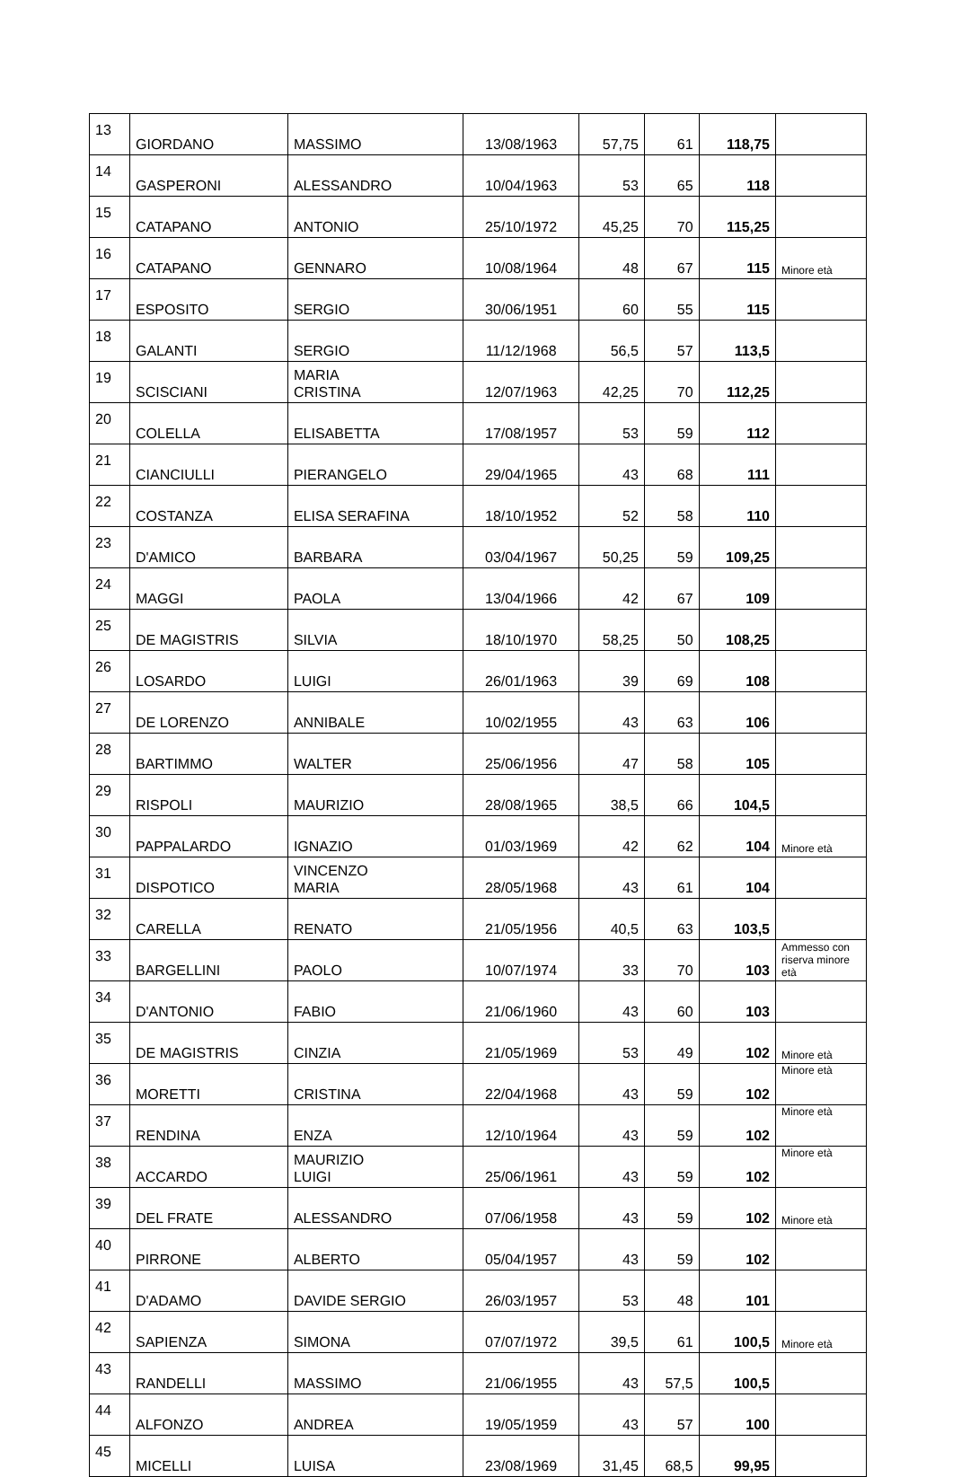| 13 | GIORDANO | MASSIMO | 13/08/1963 | 57,75 | 61 | 118,75 | |
| 14 | GASPERONI | ALESSANDRO | 10/04/1963 | 53 | 65 | 118 | |
| 15 | CATAPANO | ANTONIO | 25/10/1972 | 45,25 | 70 | 115,25 | |
| 16 | CATAPANO | GENNARO | 10/08/1964 | 48 | 67 | 115 | Minore età |
| 17 | ESPOSITO | SERGIO | 30/06/1951 | 60 | 55 | 115 | |
| 18 | GALANTI | SERGIO | 11/12/1968 | 56,5 | 57 | 113,5 | |
| 19 | SCISCIANI | MARIA CRISTINA | 12/07/1963 | 42,25 | 70 | 112,25 | |
| 20 | COLELLA | ELISABETTA | 17/08/1957 | 53 | 59 | 112 | |
| 21 | CIANCIULLI | PIERANGELO | 29/04/1965 | 43 | 68 | 111 | |
| 22 | COSTANZA | ELISA SERAFINA | 18/10/1952 | 52 | 58 | 110 | |
| 23 | D'AMICO | BARBARA | 03/04/1967 | 50,25 | 59 | 109,25 | |
| 24 | MAGGI | PAOLA | 13/04/1966 | 42 | 67 | 109 | |
| 25 | DE MAGISTRIS | SILVIA | 18/10/1970 | 58,25 | 50 | 108,25 | |
| 26 | LOSARDO | LUIGI | 26/01/1963 | 39 | 69 | 108 | |
| 27 | DE LORENZO | ANNIBALE | 10/02/1955 | 43 | 63 | 106 | |
| 28 | BARTIMMO | WALTER | 25/06/1956 | 47 | 58 | 105 | |
| 29 | RISPOLI | MAURIZIO | 28/08/1965 | 38,5 | 66 | 104,5 | |
| 30 | PAPPALARDO | IGNAZIO | 01/03/1969 | 42 | 62 | 104 | Minore età |
| 31 | DISPOTICO | VINCENZO MARIA | 28/05/1968 | 43 | 61 | 104 | |
| 32 | CARELLA | RENATO | 21/05/1956 | 40,5 | 63 | 103,5 | |
| 33 | BARGELLINI | PAOLO | 10/07/1974 | 33 | 70 | 103 | Ammesso con riserva minore età |
| 34 | D'ANTONIO | FABIO | 21/06/1960 | 43 | 60 | 103 | |
| 35 | DE MAGISTRIS | CINZIA | 21/05/1969 | 53 | 49 | 102 | Minore età |
| 36 | MORETTI | CRISTINA | 22/04/1968 | 43 | 59 | 102 | Minore età |
| 37 | RENDINA | ENZA | 12/10/1964 | 43 | 59 | 102 | Minore età |
| 38 | ACCARDO | MAURIZIO LUIGI | 25/06/1961 | 43 | 59 | 102 | Minore età |
| 39 | DEL FRATE | ALESSANDRO | 07/06/1958 | 43 | 59 | 102 | Minore età |
| 40 | PIRRONE | ALBERTO | 05/04/1957 | 43 | 59 | 102 | |
| 41 | D'ADAMO | DAVIDE SERGIO | 26/03/1957 | 53 | 48 | 101 | |
| 42 | SAPIENZA | SIMONA | 07/07/1972 | 39,5 | 61 | 100,5 | Minore età |
| 43 | RANDELLI | MASSIMO | 21/06/1955 | 43 | 57,5 | 100,5 | |
| 44 | ALFONZO | ANDREA | 19/05/1959 | 43 | 57 | 100 | |
| 45 | MICELLI | LUISA | 23/08/1969 | 31,45 | 68,5 | 99,95 | |